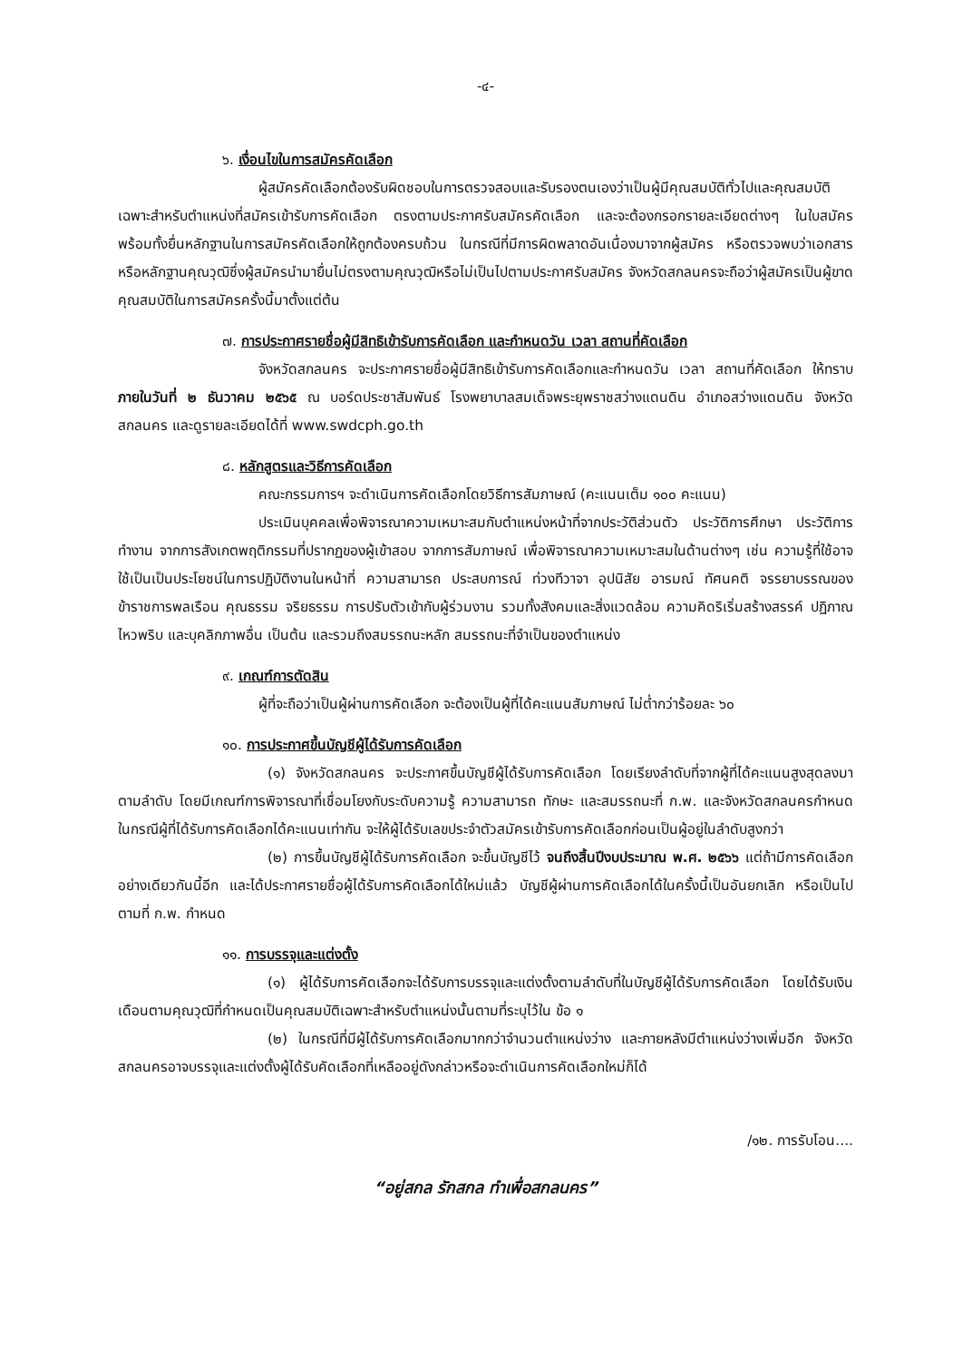-๔-
๖. เงื่อนไขในการสมัครคัดเลือก
ผู้สมัครคัดเลือกต้องรับผิดชอบในการตรวจสอบและรับรองตนเองว่าเป็นผู้มีคุณสมบัติทั่วไปและคุณสมบัติเฉพาะสำหรับตำแหน่งที่สมัครเข้ารับการคัดเลือก ตรงตามประกาศรับสมัครคัดเลือก และจะต้องกรอกรายละเอียดต่างๆ ในใบสมัคร พร้อมทั้งยื่นหลักฐานในการสมัครคัดเลือกให้ถูกต้องครบถ้วน ในกรณีที่มีการผิดพลาดอันเนื่องมาจากผู้สมัคร หรือตรวจพบว่าเอกสารหรือหลักฐานคุณวุฒิซึ่งผู้สมัครนำมายื่นไม่ตรงตามคุณวุฒิหรือไม่เป็นไปตามประกาศรับสมัคร จังหวัดสกลนครจะถือว่าผู้สมัครเป็นผู้ขาดคุณสมบัติในการสมัครครั้งนี้มาตั้งแต่ต้น
๗. การประกาศรายชื่อผู้มีสิทธิเข้ารับการคัดเลือก และกำหนดวัน เวลา สถานที่คัดเลือก
จังหวัดสกลนคร จะประกาศรายชื่อผู้มีสิทธิเข้ารับการคัดเลือกและกำหนดวัน เวลา สถานที่คัดเลือก ให้ทราบภายในวันที่ ๒ ธันวาคม ๒๕๖๕ ณ บอร์ดประชาสัมพันธ์ โรงพยาบาลสมเด็จพระยุพราชสว่างแดนดิน อำเภอสว่างแดนดิน จังหวัดสกลนคร และดูรายละเอียดได้ที่ www.swdcph.go.th
๘. หลักสูตรและวิธีการคัดเลือก
คณะกรรมการฯ จะดำเนินการคัดเลือกโดยวิธีการสัมภาษณ์ (คะแนนเต็ม ๑๐๐ คะแนน)
ประเมินบุคคลเพื่อพิจารณาความเหมาะสมกับตำแหน่งหน้าที่จากประวัติส่วนตัว ประวัติการศึกษา ประวัติการทำงาน จากการสังเกตพฤติกรรมที่ปรากฏของผู้เข้าสอบ จากการสัมภาษณ์ เพื่อพิจารณาความเหมาะสมในด้านต่างๆ เช่น ความรู้ที่ใช้อาจใช้เป็นเป็นประโยชน์ในการปฏิบัติงานในหน้าที่ ความสามารถ ประสบการณ์ ท่วงทีวาจา อุปนิสัย อารมณ์ ทัศนคติ จรรยาบรรณของข้าราชการพลเรือน คุณธรรม จริยธรรม การปรับตัวเข้ากับผู้ร่วมงาน รวมทั้งสังคมและสิ่งแวดล้อม ความคิดริเริ่มสร้างสรรค์ ปฏิภาณไหวพริบ และบุคลิกภาพอื่น เป็นต้น และรวมถึงสมรรถนะหลัก สมรรถนะที่จำเป็นของตำแหน่ง
๙. เกณฑ์การตัดสิน
ผู้ที่จะถือว่าเป็นผู้ผ่านการคัดเลือก จะต้องเป็นผู้ที่ได้คะแนนสัมภาษณ์ ไม่ต่ำกว่าร้อยละ ๖๐
๑๐. การประกาศขึ้นบัญชีผู้ได้รับการคัดเลือก
(๑) จังหวัดสกลนคร จะประกาศขึ้นบัญชีผู้ได้รับการคัดเลือก โดยเรียงลำดับที่จากผู้ที่ได้คะแนนสูงสุดลงมาตามลำดับ โดยมีเกณฑ์การพิจารณาที่เชื่อมโยงกับระดับความรู้ ความสามารถ ทักษะ และสมรรถนะที่ ก.พ. และจังหวัดสกลนครกำหนด ในกรณีผู้ที่ได้รับการคัดเลือกได้คะแนนเท่ากัน จะให้ผู้ได้รับเลขประจำตัวสมัครเข้ารับการคัดเลือกก่อนเป็นผู้อยู่ในลำดับสูงกว่า
(๒) การขึ้นบัญชีผู้ได้รับการคัดเลือก จะขึ้นบัญชีไว้ จนถึงสิ้นปีงบประมาณ พ.ศ. ๒๕๖๖ แต่ถ้ามีการคัดเลือกอย่างเดียวกันนี้อีก และได้ประกาศรายชื่อผู้ได้รับการคัดเลือกได้ใหม่แล้ว บัญชีผู้ผ่านการคัดเลือกได้ในครั้งนี้เป็นอันยกเลิก หรือเป็นไปตามที่ ก.พ. กำหนด
๑๑. การบรรจุและแต่งตั้ง
(๑) ผู้ได้รับการคัดเลือกจะได้รับการบรรจุและแต่งตั้งตามลำดับที่ในบัญชีผู้ได้รับการคัดเลือก โดยได้รับเงินเดือนตามคุณวุฒิที่กำหนดเป็นคุณสมบัติเฉพาะสำหรับตำแหน่งนั้นตามที่ระบุไว้ใน ข้อ ๑
(๒) ในกรณีที่มีผู้ได้รับการคัดเลือกมากกว่าจำนวนตำแหน่งว่าง และภายหลังมีตำแหน่งว่างเพิ่มอีก จังหวัดสกลนครอาจบรรจุและแต่งตั้งผู้ได้รับคัดเลือกที่เหลืออยู่ดังกล่าวหรือจะดำเนินการคัดเลือกใหม่ก็ได้
/๑๒. การรับโอน....
“อยู่สกล รักสกล ทำเพื่อสกลนคร”